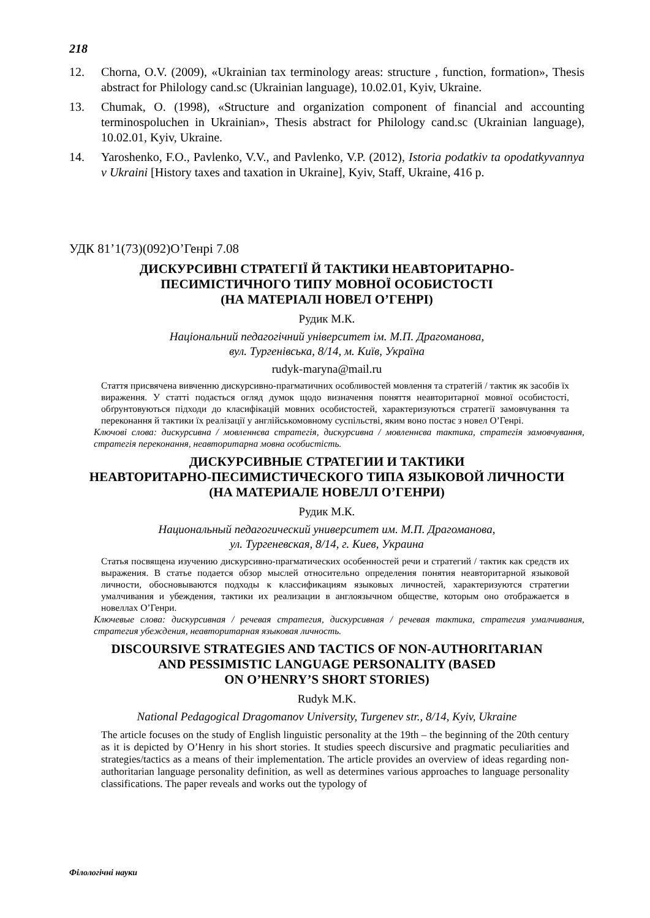218
12. Chorna, O.V. (2009), «Ukrainian tax terminology areas: structure , function, formation», Thesis abstract for Philology cand.sc (Ukrainian language), 10.02.01, Kyiv, Ukraine.
13. Chumak, O. (1998), «Structure and organization component of financial and accounting terminospoluchen in Ukrainian», Thesis abstract for Philology cand.sc (Ukrainian language), 10.02.01, Kyiv, Ukraine.
14. Yaroshenko, F.O., Pavlenko, V.V., and Pavlenko, V.P. (2012), Istoria podatkiv ta opodatkyvannya v Ukraini [History taxes and taxation in Ukraine], Kyiv, Staff, Ukraine, 416 p.
УДК 81’1(73)(092)О’Генрі 7.08
ДИСКУРСИВНІ СТРАТЕГІЇ Й ТАКТИКИ НЕАВТОРИТАРНО-
ПЕСИМІСТИЧНОГО ТИПУ МОВНОЇ ОСОБИСТОСТІ
(НА МАТЕРІАЛІ НОВЕЛ О’ГЕНРІ)
Рудик М.К.
Національний педагогічний університет ім. М.П. Драгоманова,
вул. Тургенівська, 8/14, м. Київ, Україна
rudyk-maryna@mail.ru
Стаття присвячена вивченню дискурсивно-прагматичних особливостей мовлення та стратегій / тактик як засобів їх вираження. У статті подається огляд думок щодо визначення поняття неавторитарної мовної особистості, обґрунтовуються підходи до класифікацій мовних особистостей, характеризуються стратегії замовчування та переконання й тактики їх реалізації у англійськомовному суспільстві, яким воно постає з новел О’Генрі.
Ключові слова: дискурсивна / мовленнєва стратегія, дискурсивна / мовленнєва тактика, стратегія замовчування, стратегія переконання, неавторитарна мовна особистість.
ДИСКУРСИВНЫЕ СТРАТЕГИИ И ТАКТИКИ
НЕАВТОРИТАРНО-ПЕСИМИСТИЧЕСКОГО ТИПА ЯЗЫКОВОЙ ЛИЧНОСТИ
(НА МАТЕРИАЛЕ НОВЕЛЛ О’ГЕНРИ)
Рудик М.К.
Национальный педагогический университет им. М.П. Драгоманова,
ул. Тургеневская, 8/14, г. Киев, Украина
Статья посвящена изучению дискурсивно-прагматических особенностей речи и стратегий / тактик как средств их выражения. В статье подается обзор мыслей относительно определения понятия неавторитарной языковой личности, обосновываются подходы к классификациям языковых личностей, характеризуются стратегии умалчивания и убеждения, тактики их реализации в англоязычном обществе, которым оно отображается в новеллах О’Генри.
Ключевые слова: дискурсивная / речевая стратегия, дискурсивная / речевая тактика, стратегия умалчивания, стратегия убеждения, неавторитарная языковая личность.
DISCOURSIVE STRATEGIES AND TACTICS OF NON-AUTHORITARIAN
AND PESSIMISTIC LANGUAGE PERSONALITY (BASED
ON O’HENRY’S SHORT STORIES)
Rudyk M.K.
National Pedagogical Dragomanov University, Turgenev str., 8/14, Kyiv, Ukraine
The article focuses on the study of English linguistic personality at the 19th – the beginning of the 20th century as it is depicted by O’Henry in his short stories. It studies speech discursive and pragmatic peculiarities and strategies/tactics as a means of their implementation. The article provides an overview of ideas regarding non-authoritarian language personality definition, as well as determines various approaches to language personality classifications. The paper reveals and works out the typology of
Філологічні науки